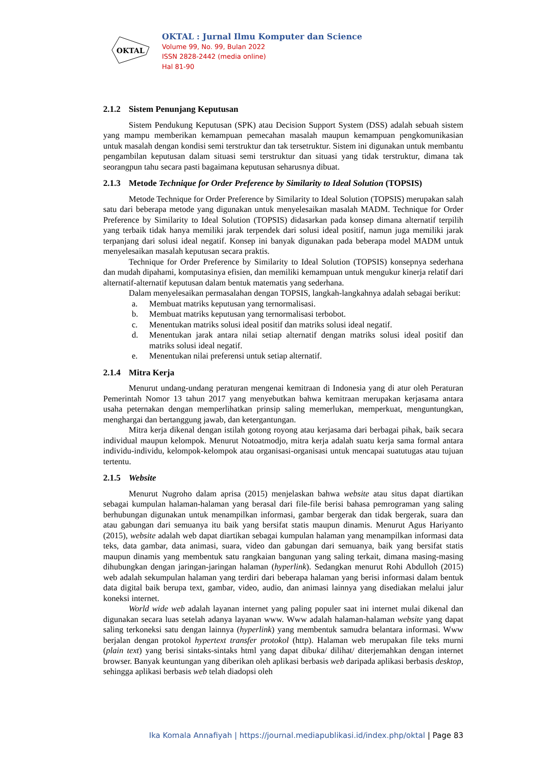OKTAL
OKTAL : Jurnal Ilmu Komputer dan Science
Volume 99, No. 99, Bulan 2022
ISSN 2828-2442 (media online)
Hal 81-90
2.1.2 Sistem Penunjang Keputusan
Sistem Pendukung Keputusan (SPK) atau Decision Support System (DSS) adalah sebuah sistem yang mampu memberikan kemampuan pemecahan masalah maupun kemampuan pengkomunikasian untuk masalah dengan kondisi semi terstruktur dan tak tersetruktur. Sistem ini digunakan untuk membantu pengambilan keputusan dalam situasi semi terstruktur dan situasi yang tidak terstruktur, dimana tak seorangpun tahu secara pasti bagaimana keputusan seharusnya dibuat.
2.1.3 Metode Technique for Order Preference by Similarity to Ideal Solution (TOPSIS)
Metode Technique for Order Preference by Similarity to Ideal Solution (TOPSIS) merupakan salah satu dari beberapa metode yang digunakan untuk menyelesaikan masalah MADM. Technique for Order Preference by Similarity to Ideal Solution (TOPSIS) didasarkan pada konsep dimana alternatif terpilih yang terbaik tidak hanya memiliki jarak terpendek dari solusi ideal positif, namun juga memiliki jarak terpanjang dari solusi ideal negatif. Konsep ini banyak digunakan pada beberapa model MADM untuk menyelesaikan masalah keputusan secara praktis.
Technique for Order Preference by Similarity to Ideal Solution (TOPSIS) konsepnya sederhana dan mudah dipahami, komputasinya efisien, dan memiliki kemampuan untuk mengukur kinerja relatif dari alternatif-alternatif keputusan dalam bentuk matematis yang sederhana.
Dalam menyelesaikan permasalahan dengan TOPSIS, langkah-langkahnya adalah sebagai berikut:
a. Membuat matriks keputusan yang ternormalisasi.
b. Membuat matriks keputusan yang ternormalisasi terbobot.
c. Menentukan matriks solusi ideal positif dan matriks solusi ideal negatif.
d. Menentukan jarak antara nilai setiap alternatif dengan matriks solusi ideal positif dan matriks solusi ideal negatif.
e. Menentukan nilai preferensi untuk setiap alternatif.
2.1.4 Mitra Kerja
Menurut undang-undang peraturan mengenai kemitraan di Indonesia yang di atur oleh Peraturan Pemerintah Nomor 13 tahun 2017 yang menyebutkan bahwa kemitraan merupakan kerjasama antara usaha peternakan dengan memperlihatkan prinsip saling memerlukan, memperkuat, menguntungkan, menghargai dan bertanggung jawab, dan ketergantungan.
Mitra kerja dikenal dengan istilah gotong royong atau kerjasama dari berbagai pihak, baik secara individual maupun kelompok. Menurut Notoatmodjo, mitra kerja adalah suatu kerja sama formal antara individu-individu, kelompok-kelompok atau organisasi-organisasi untuk mencapai suatutugas atau tujuan tertentu.
2.1.5 Website
Menurut Nugroho dalam aprisa (2015) menjelaskan bahwa website atau situs dapat diartikan sebagai kumpulan halaman-halaman yang berasal dari file-file berisi bahasa pemrograman yang saling berhubungan digunakan untuk menampilkan informasi, gambar bergerak dan tidak bergerak, suara dan atau gabungan dari semuanya itu baik yang bersifat statis maupun dinamis. Menurut Agus Hariyanto (2015), website adalah web dapat diartikan sebagai kumpulan halaman yang menampilkan informasi data teks, data gambar, data animasi, suara, video dan gabungan dari semuanya, baik yang bersifat statis maupun dinamis yang membentuk satu rangkaian bangunan yang saling terkait, dimana masing-masing dihubungkan dengan jaringan-jaringan halaman (hyperlink). Sedangkan menurut Rohi Abdulloh (2015) web adalah sekumpulan halaman yang terdiri dari beberapa halaman yang berisi informasi dalam bentuk data digital baik berupa text, gambar, video, audio, dan animasi lainnya yang disediakan melalui jalur koneksi internet.
World wide web adalah layanan internet yang paling populer saat ini internet mulai dikenal dan digunakan secara luas setelah adanya layanan www. Www adalah halaman-halaman website yang dapat saling terkoneksi satu dengan lainnya (hyperlink) yang membentuk samudra belantara informasi. Www berjalan dengan protokol hypertext transfer protokol (http). Halaman web merupakan file teks murni (plain text) yang berisi sintaks-sintaks html yang dapat dibuka/ dilihat/ diterjemahkan dengan internet browser. Banyak keuntungan yang diberikan oleh aplikasi berbasis web daripada aplikasi berbasis desktop, sehingga aplikasi berbasis web telah diadopsi oleh
Ika Komala Annafiyah | https://journal.mediapublikasi.id/index.php/oktal | Page 83